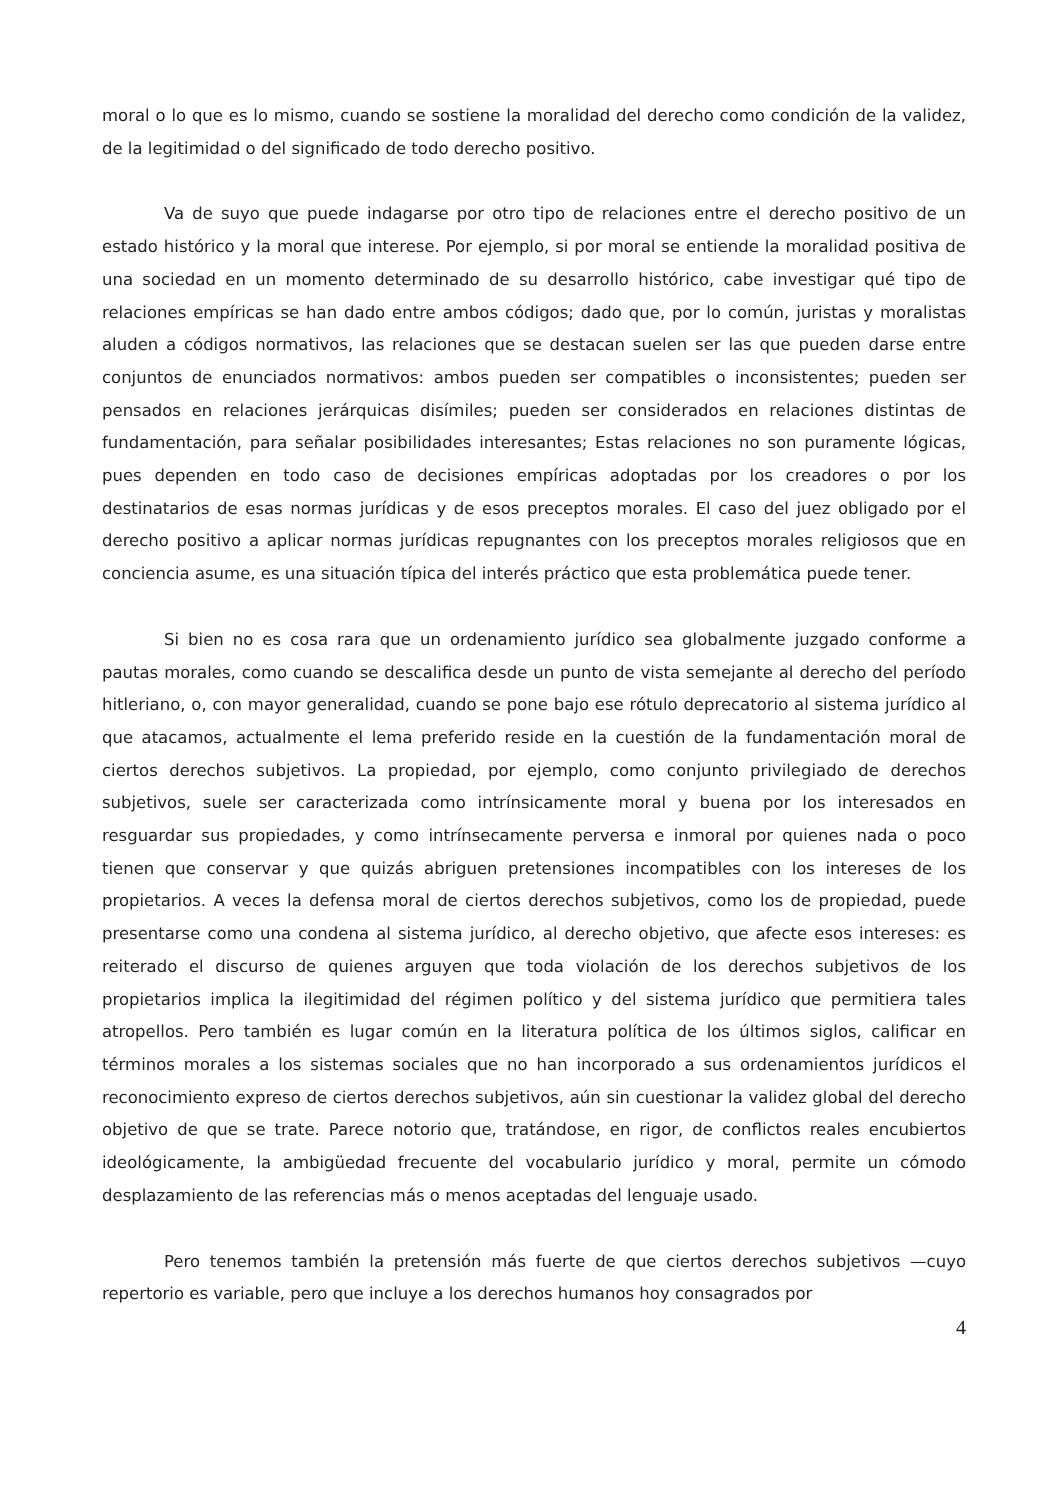moral o lo que es lo mismo, cuando se sostiene la moralidad del derecho como condición de la validez, de la legitimidad o del significado de todo derecho positivo.
Va de suyo que puede indagarse por otro tipo de relaciones entre el derecho positivo de un estado histórico y la moral que interese. Por ejemplo, si por moral se entiende la moralidad positiva de una sociedad en un momento determinado de su desarrollo histórico, cabe investigar qué tipo de relaciones empíricas se han dado entre ambos códigos; dado que, por lo común, juristas y moralistas aluden a códigos normativos, las relaciones que se destacan suelen ser las que pueden darse entre conjuntos de enunciados normativos: ambos pueden ser compatibles o inconsistentes; pueden ser pensados en relaciones jerárquicas disímiles; pueden ser considerados en relaciones distintas de fundamentación, para señalar posibilidades interesantes; Estas relaciones no son puramente lógicas, pues dependen en todo caso de decisiones empíricas adoptadas por los creadores o por los destinatarios de esas normas jurídicas y de esos preceptos morales. El caso del juez obligado por el derecho positivo a aplicar normas jurídicas repugnantes con los preceptos morales religiosos que en conciencia asume, es una situación típica del interés práctico que esta problemática puede tener.
Si bien no es cosa rara que un ordenamiento jurídico sea globalmente juzgado conforme a pautas morales, como cuando se descalifica desde un punto de vista semejante al derecho del período hitleriano, o, con mayor generalidad, cuando se pone bajo ese rótulo deprecatorio al sistema jurídico al que atacamos, actualmente el lema preferido reside en la cuestión de la fundamentación moral de ciertos derechos subjetivos. La propiedad, por ejemplo, como conjunto privilegiado de derechos subjetivos, suele ser caracterizada como intrínsicamente moral y buena por los interesados en resguardar sus propiedades, y como intrínsecamente perversa e inmoral por quienes nada o poco tienen que conservar y que quizás abriguen pretensiones incompatibles con los intereses de los propietarios. A veces la defensa moral de ciertos derechos subjetivos, como los de propiedad, puede presentarse como una condena al sistema jurídico, al derecho objetivo, que afecte esos intereses: es reiterado el discurso de quienes arguyen que toda violación de los derechos subjetivos de los propietarios implica la ilegitimidad del régimen político y del sistema jurídico que permitiera tales atropellos. Pero también es lugar común en la literatura política de los últimos siglos, calificar en términos morales a los sistemas sociales que no han incorporado a sus ordenamientos jurídicos el reconocimiento expreso de ciertos derechos subjetivos, aún sin cuestionar la validez global del derecho objetivo de que se trate. Parece notorio que, tratándose, en rigor, de conflictos reales encubiertos ideológicamente, la ambigüedad frecuente del vocabulario jurídico y moral, permite un cómodo desplazamiento de las referencias más o menos aceptadas del lenguaje usado.
Pero tenemos también la pretensión más fuerte de que ciertos derechos subjetivos —cuyo repertorio es variable, pero que incluye a los derechos humanos hoy consagrados por
4